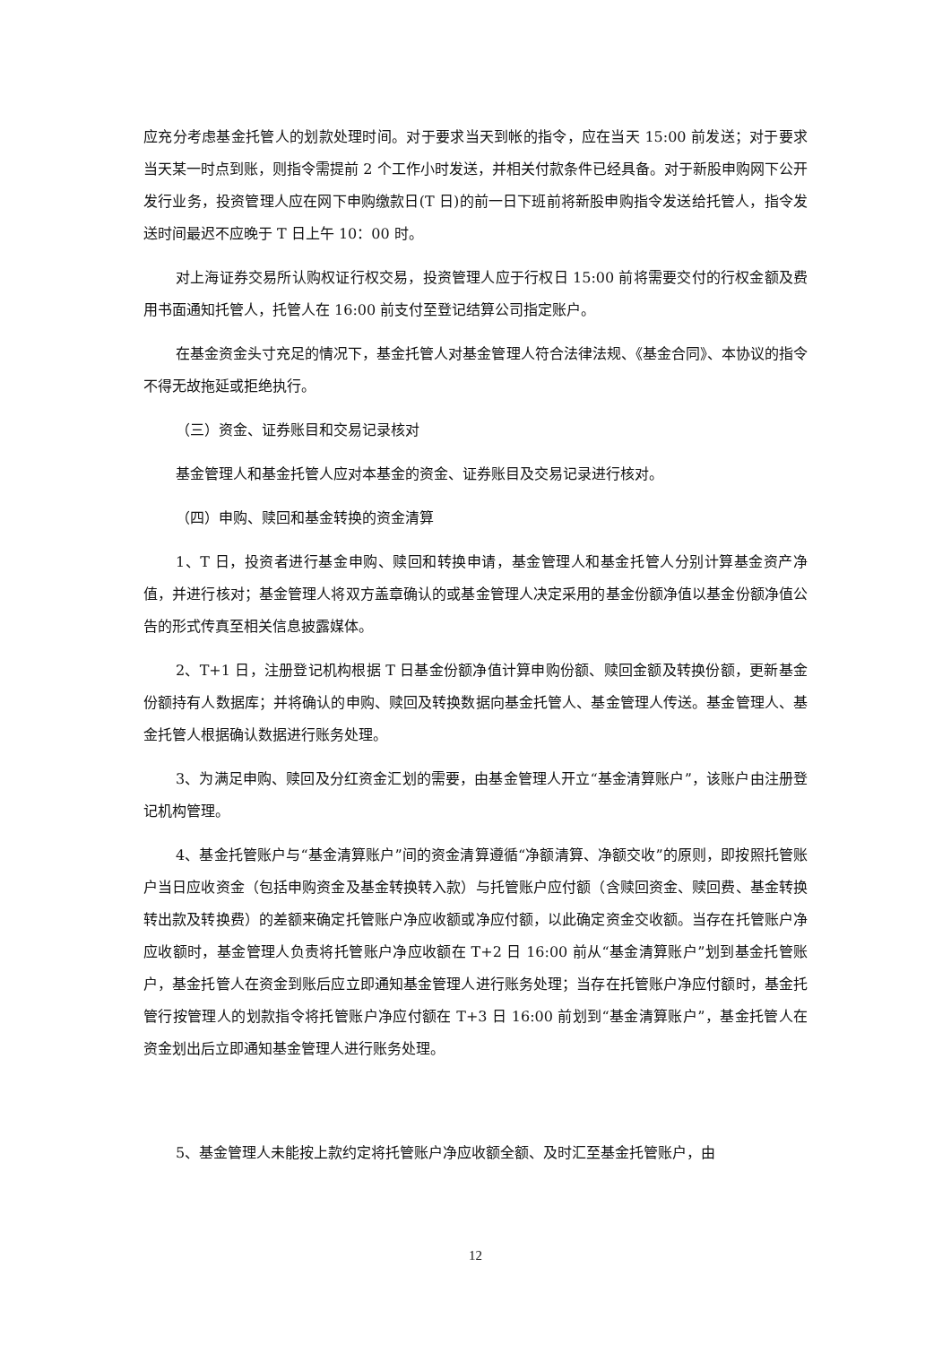应充分考虑基金托管人的划款处理时间。对于要求当天到帐的指令，应在当天 15:00 前发送；对于要求当天某一时点到账，则指令需提前 2 个工作小时发送，并相关付款条件已经具备。对于新股申购网下公开发行业务，投资管理人应在网下申购缴款日(T 日)的前一日下班前将新股申购指令发送给托管人，指令发送时间最迟不应晚于 T 日上午 10：00 时。
对上海证券交易所认购权证行权交易，投资管理人应于行权日 15:00 前将需要交付的行权金额及费用书面通知托管人，托管人在 16:00 前支付至登记结算公司指定账户。
在基金资金头寸充足的情况下，基金托管人对基金管理人符合法律法规、《基金合同》、本协议的指令不得无故拖延或拒绝执行。
（三）资金、证券账目和交易记录核对
基金管理人和基金托管人应对本基金的资金、证券账目及交易记录进行核对。
（四）申购、赎回和基金转换的资金清算
1、T 日，投资者进行基金申购、赎回和转换申请，基金管理人和基金托管人分别计算基金资产净值，并进行核对；基金管理人将双方盖章确认的或基金管理人决定采用的基金份额净值以基金份额净值公告的形式传真至相关信息披露媒体。
2、T+1 日，注册登记机构根据 T 日基金份额净值计算申购份额、赎回金额及转换份额，更新基金份额持有人数据库；并将确认的申购、赎回及转换数据向基金托管人、基金管理人传送。基金管理人、基金托管人根据确认数据进行账务处理。
3、为满足申购、赎回及分红资金汇划的需要，由基金管理人开立“基金清算账户”，该账户由注册登记机构管理。
4、基金托管账户与“基金清算账户”间的资金清算遵循“净额清算、净额交收”的原则，即按照托管账户当日应收资金（包括申购资金及基金转换转入款）与托管账户应付额（含赎回资金、赎回费、基金转换转出款及转换费）的差额来确定托管账户净应收额或净应付额，以此确定资金交收额。当存在托管账户净应收额时，基金管理人负责将托管账户净应收额在 T+2 日 16:00 前从“基金清算账户”划到基金托管账户，基金托管人在资金到账后应立即通知基金管理人进行账务处理；当存在托管账户净应付额时，基金托管行按管理人的划款指令将托管账户净应付额在 T+3 日 16:00 前划到“基金清算账户”，基金托管人在资金划出后立即通知基金管理人进行账务处理。
5、基金管理人未能按上款约定将托管账户净应收额全额、及时汇至基金托管账户，由
12